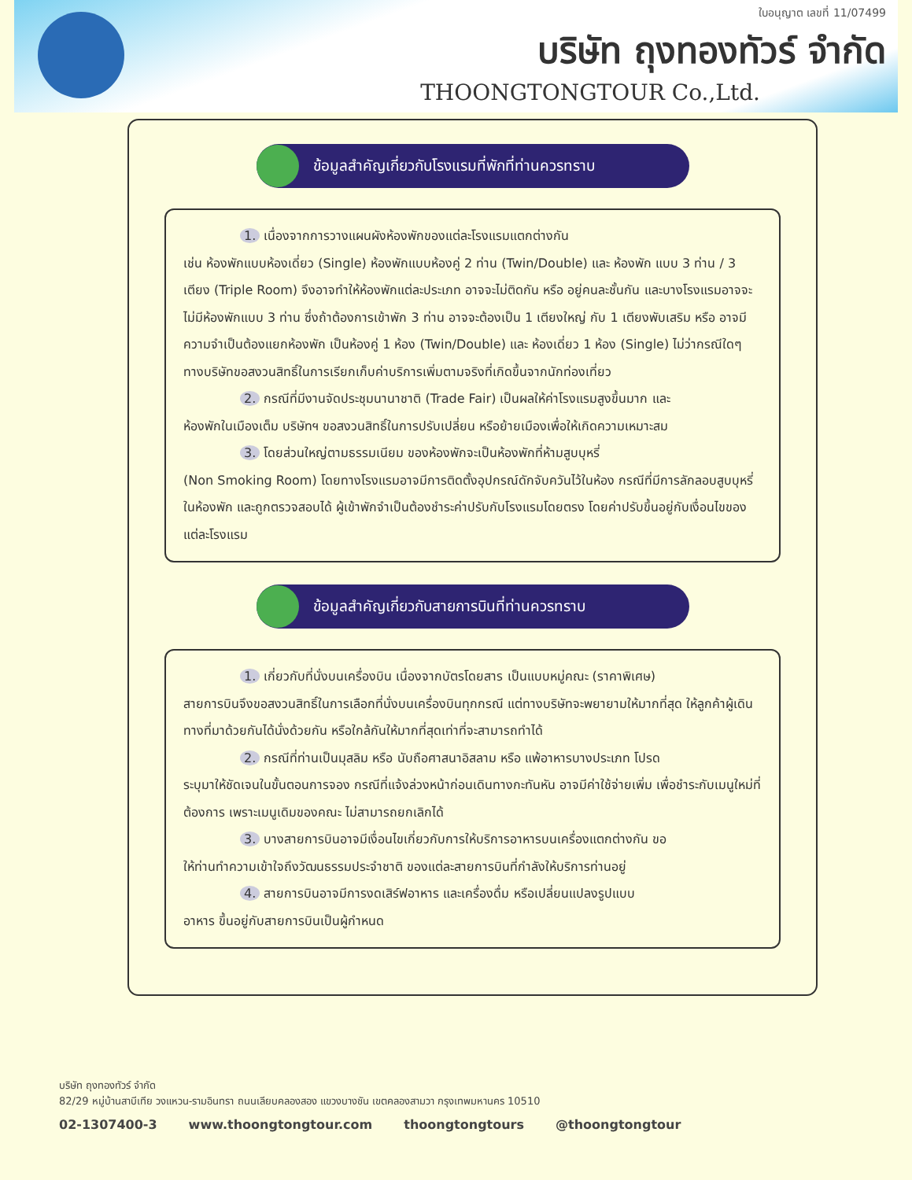ใบอนุญาต เลขที่ 11/07499
บริษัท ถุงทองทัวร์ จำกัด
THOONGTONGTOUR Co.,Ltd.
ข้อมูลสำคัญเกี่ยวกับโรงแรมที่พักที่ท่านควรทราบ
1. เนื่องจากการวางแผนผังห้องพักของแต่ละโรงแรมแตกต่างกัน
เช่น ห้องพักแบบห้องเดี่ยว (Single) ห้องพักแบบห้องคู่ 2 ท่าน (Twin/Double) และ ห้องพัก แบบ 3 ท่าน / 3 เตียง (Triple Room) จึงอาจทำให้ห้องพักแต่ละประเภท อาจจะไม่ติดกัน หรือ อยู่คนละชั้นกัน และบางโรงแรมอาจจะไม่มีห้องพักแบบ 3 ท่าน ซึ่งถ้าต้องการเข้าพัก 3 ท่าน อาจจะต้องเป็น 1 เตียงใหญ่ กับ 1 เตียงพับเสริม หรือ อาจมีความจำเป็นต้องแยกห้องพัก เป็นห้องคู่ 1 ห้อง (Twin/Double) และ ห้องเดี่ยว 1 ห้อง (Single) ไม่ว่ากรณีใดๆ ทางบริษัทขอสงวนสิทธิ์ในการเรียกเก็บค่าบริการเพิ่มตามจริงที่เกิดขึ้นจากนักท่องเที่ยว
2. กรณีที่มีงานจัดประชุมนานาชาติ (Trade Fair) เป็นผลให้ค่าโรงแรมสูงขึ้นมาก และ
ห้องพักในเมืองเต็ม บริษัทฯ ขอสงวนสิทธิ์ในการปรับเปลี่ยน หรือย้ายเมืองเพื่อให้เกิดความเหมาะสม
3. โดยส่วนใหญ่ตามธรรมเนียม ของห้องพักจะเป็นห้องพักที่ห้ามสูบบุหรี่
(Non Smoking Room) โดยทางโรงแรมอาจมีการติดตั้งอุปกรณ์ดักจับควันไว้ในห้อง กรณีที่มีการลักลอบสูบบุหรี่ในห้องพัก และถูกตรวจสอบได้ ผู้เข้าพักจำเป็นต้องชำระค่าปรับกับโรงแรมโดยตรง โดยค่าปรับขึ้นอยู่กับเงื่อนไขของแต่ละโรงแรม
ข้อมูลสำคัญเกี่ยวกับสายการบินที่ท่านควรทราบ
1. เกี่ยวกับที่นั่งบนเครื่องบิน เนื่องจากบัตรโดยสาร เป็นแบบหมู่คณะ (ราคาพิเศษ)
สายการบินจึงขอสงวนสิทธิ์ในการเลือกที่นั่งบนเครื่องบินทุกกรณี แต่ทางบริษัทจะพยายามให้มากที่สุด ให้ลูกค้าผู้เดินทางที่มาด้วยกันได้นั่งด้วยกัน หรือใกล้กันให้มากที่สุดเท่าที่จะสามารถทำได้
2. กรณีที่ท่านเป็นมุสลิม หรือ นับถือศาสนาอิสลาม หรือ แพ้อาหารบางประเภท โปรด
ระบุมาให้ชัดเจนในขั้นตอนการจอง กรณีที่แจ้งล่วงหน้าก่อนเดินทางกะทันหัน อาจมีค่าใช้จ่ายเพิ่ม เพื่อชำระกับเมนูใหม่ที่ต้องการ เพราะเมนูเดิมของคณะ ไม่สามารถยกเลิกได้
3. บางสายการบินอาจมีเงื่อนไขเกี่ยวกับการให้บริการอาหารบนเครื่องแตกต่างกัน ขอ
ให้ท่านทำความเข้าใจถึงวัฒนธรรมประจำชาติ ของแต่ละสายการบินที่กำลังให้บริการท่านอยู่
4. สายการบินอาจมีการงดเสิร์ฟอาหาร และเครื่องดื่ม หรือเปลี่ยนแปลงรูปแบบ
อาหาร ขึ้นอยู่กับสายการบินเป็นผู้กำหนด
บริษัท ถุงทองทัวร์ จำกัด
82/29 หมู่บ้านสาบีเทีย วงแหวน-รามอินทรา ถนนเลียบคลองสอง แขวงบางชัน เขตคลองสามวา กรุงเทพมหานคร 10510
02-1307400-3 www.thoongtongtour.com thoongtongtours @thoongtongtour